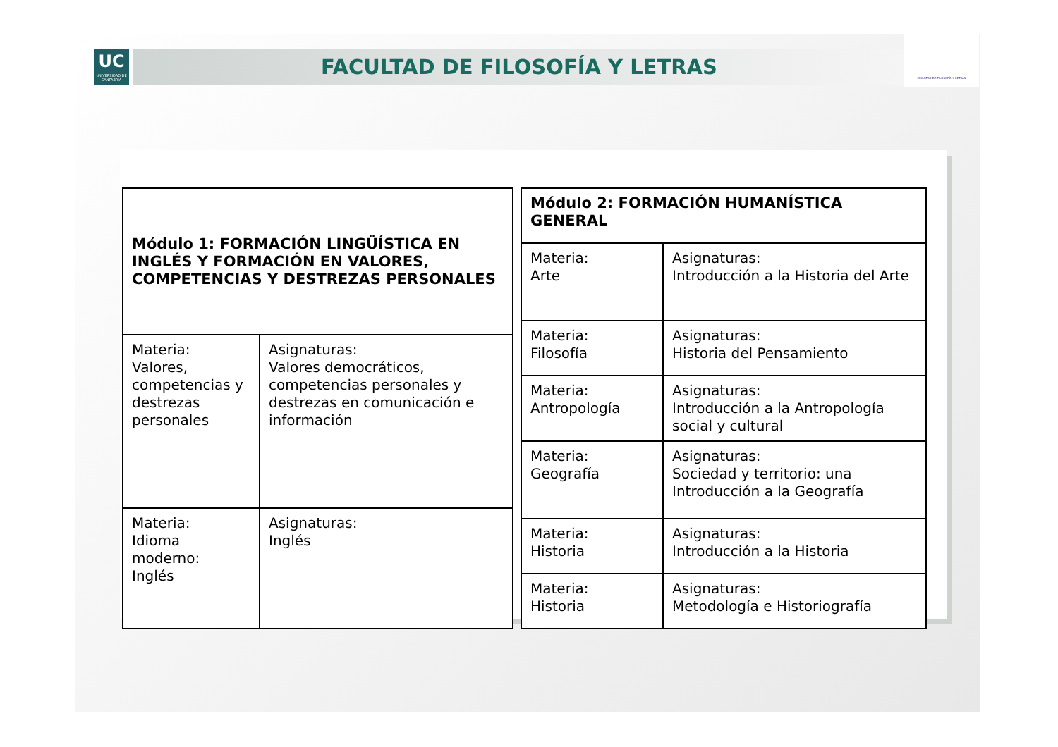UC
UNIVERSIDAD DE CANTABRIA
FACULTAD DE FILOSOFÍA Y LETRAS
FACULTAD DE FILOSOFÍA Y LETRAS
| Módulo 1: FORMACIÓN LINGÜÍSTICA EN INGLÉS Y FORMACIÓN EN VALORES, COMPETENCIAS Y DESTREZAS PERSONALES | |
| Materia: Valores, competencias y destrezas personales | Asignaturas: Valores democráticos, competencias personales y destrezas en comunicación e información |
| Materia: Idioma moderno: Inglés | Asignaturas: Inglés |
| Módulo 2: FORMACIÓN HUMANÍSTICA GENERAL | |
| Materia: Arte | Asignaturas: Introducción a la Historia del Arte |
| Materia: Filosofía | Asignaturas: Historia del Pensamiento |
| Materia: Antropología | Asignaturas: Introducción a la Antropología social y cultural |
| Materia: Geografía | Asignaturas: Sociedad y territorio: una Introducción a la Geografía |
| Materia: Historia | Asignaturas: Introducción a la Historia |
| Materia: Historia | Asignaturas: Metodología e Historiografía |